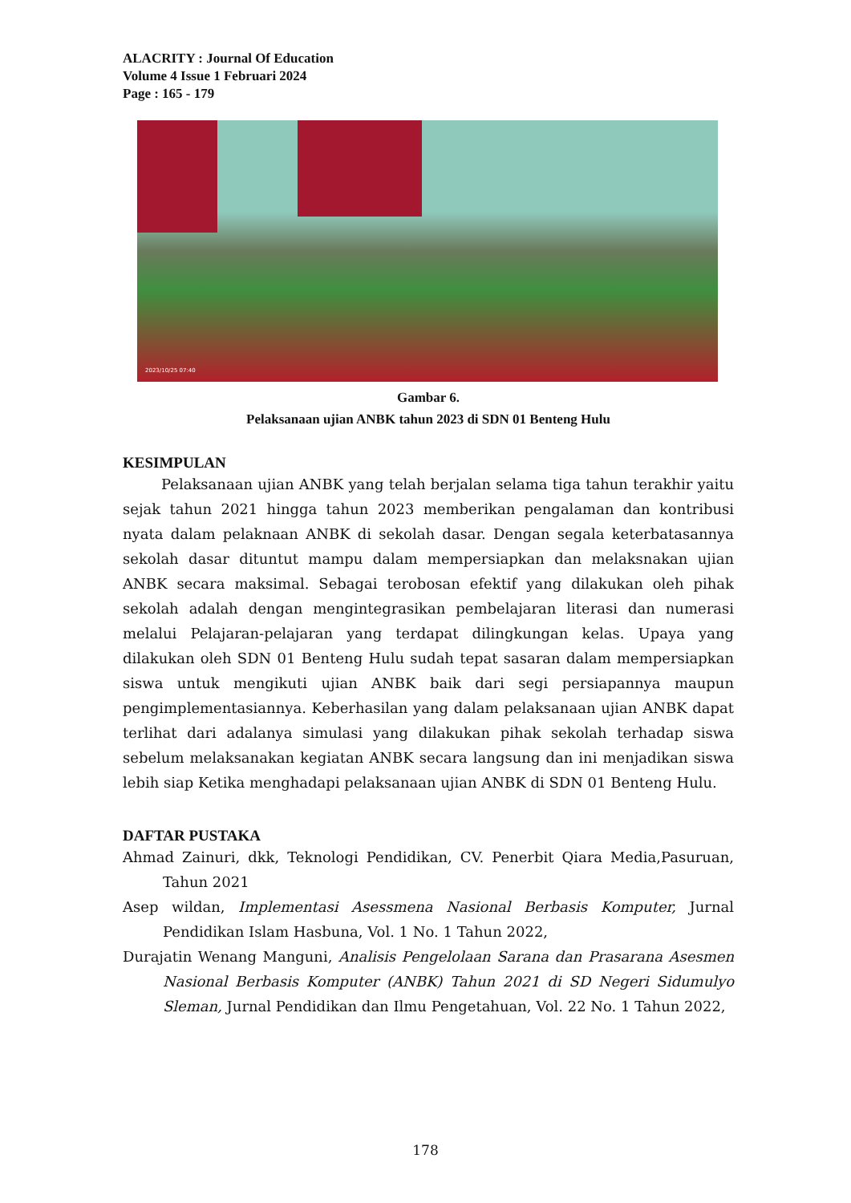ALACRITY : Journal Of Education
Volume 4 Issue 1 Februari 2024
Page : 165 - 179
2023/10/25 07:40
Gambar 6.
Pelaksanaan ujian ANBK tahun 2023 di SDN 01 Benteng Hulu
KESIMPULAN
Pelaksanaan ujian ANBK yang telah berjalan selama tiga tahun terakhir yaitu sejak tahun 2021 hingga tahun 2023 memberikan pengalaman dan kontribusi nyata dalam pelaknaan ANBK di sekolah dasar. Dengan segala keterbatasannya sekolah dasar dituntut mampu dalam mempersiapkan dan melaksnakan ujian ANBK secara maksimal. Sebagai terobosan efektif yang dilakukan oleh pihak sekolah adalah dengan mengintegrasikan pembelajaran literasi dan numerasi melalui Pelajaran-pelajaran yang terdapat dilingkungan kelas. Upaya yang dilakukan oleh SDN 01 Benteng Hulu sudah tepat sasaran dalam mempersiapkan siswa untuk mengikuti ujian ANBK baik dari segi persiapannya maupun pengimplementasiannya. Keberhasilan yang dalam pelaksanaan ujian ANBK dapat terlihat dari adalanya simulasi yang dilakukan pihak sekolah terhadap siswa sebelum melaksanakan kegiatan ANBK secara langsung dan ini menjadikan siswa lebih siap Ketika menghadapi pelaksanaan ujian ANBK di SDN 01 Benteng Hulu.
DAFTAR PUSTAKA
Ahmad Zainuri, dkk, Teknologi Pendidikan, CV. Penerbit Qiara Media,Pasuruan, Tahun 2021
Asep wildan, Implementasi Asessmena Nasional Berbasis Komputer, Jurnal Pendidikan Islam Hasbuna, Vol. 1 No. 1 Tahun 2022,
Durajatin Wenang Manguni, Analisis Pengelolaan Sarana dan Prasarana Asesmen Nasional Berbasis Komputer (ANBK) Tahun 2021 di SD Negeri Sidumulyo Sleman, Jurnal Pendidikan dan Ilmu Pengetahuan, Vol. 22 No. 1 Tahun 2022,
178